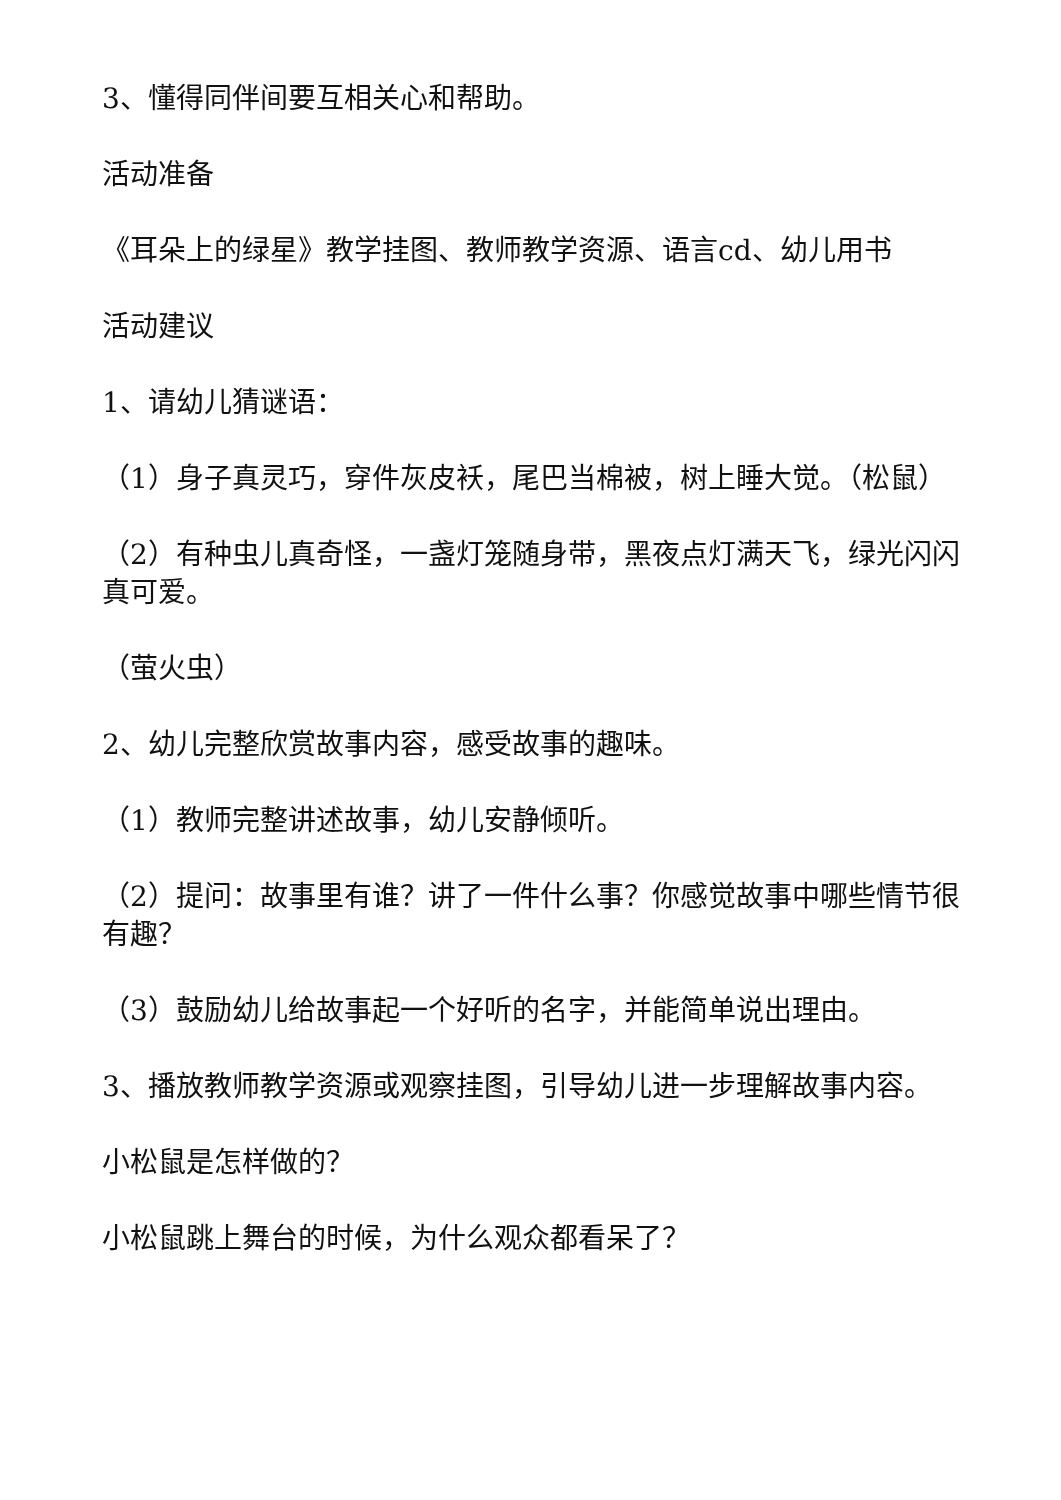3、懂得同伴间要互相关心和帮助。
活动准备
《耳朵上的绿星》教学挂图、教师教学资源、语言cd、幼儿用书
活动建议
1、请幼儿猜谜语：
（1）身子真灵巧，穿件灰皮袄，尾巴当棉被，树上睡大觉。（松鼠）
（2）有种虫儿真奇怪，一盏灯笼随身带，黑夜点灯满天飞，绿光闪闪真可爱。
（萤火虫）
2、幼儿完整欣赏故事内容，感受故事的趣味。
（1）教师完整讲述故事，幼儿安静倾听。
（2）提问：故事里有谁？讲了一件什么事？你感觉故事中哪些情节很有趣？
（3）鼓励幼儿给故事起一个好听的名字，并能简单说出理由。
3、播放教师教学资源或观察挂图，引导幼儿进一步理解故事内容。
小松鼠是怎样做的？
小松鼠跳上舞台的时候，为什么观众都看呆了？